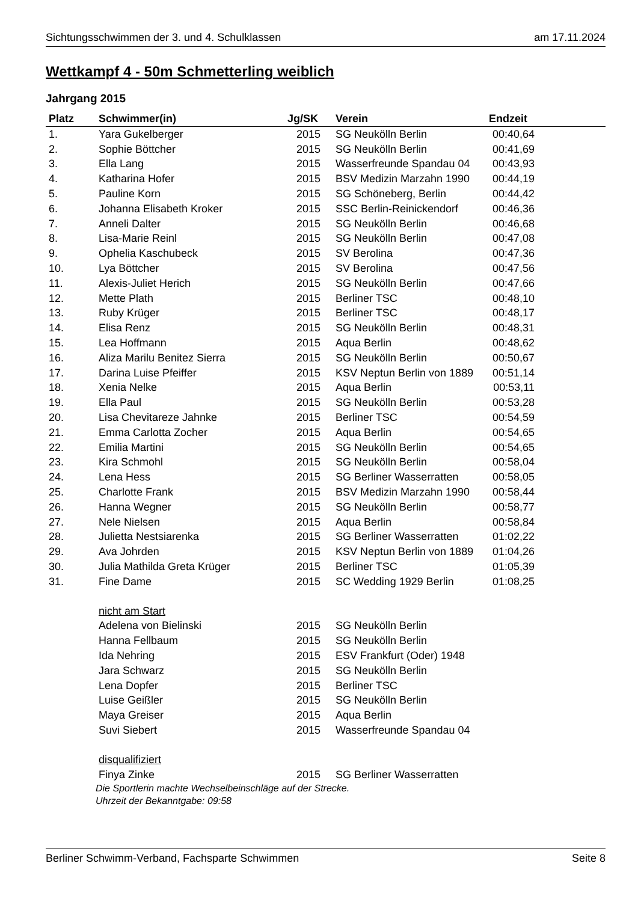Sichtungsschwimmen der 3. und 4. Schulklassen am 17.11.2024
Wettkampf 4 - 50m Schmetterling weiblich
Jahrgang 2015
| Platz | Schwimmer(in) | Jg/SK | Verein | Endzeit | |
| --- | --- | --- | --- | --- | --- |
| 1. | Yara Gukelberger | 2015 | SG Neukölln Berlin | 00:40,64 | |
| 2. | Sophie Böttcher | 2015 | SG Neukölln Berlin | 00:41,69 | |
| 3. | Ella Lang | 2015 | Wasserfreunde Spandau 04 | 00:43,93 | |
| 4. | Katharina Hofer | 2015 | BSV Medizin Marzahn 1990 | 00:44,19 | |
| 5. | Pauline Korn | 2015 | SG Schöneberg, Berlin | 00:44,42 | |
| 6. | Johanna Elisabeth Kroker | 2015 | SSC Berlin-Reinickendorf | 00:46,36 | |
| 7. | Anneli Dalter | 2015 | SG Neukölln Berlin | 00:46,68 | |
| 8. | Lisa-Marie Reinl | 2015 | SG Neukölln Berlin | 00:47,08 | |
| 9. | Ophelia Kaschubeck | 2015 | SV Berolina | 00:47,36 | |
| 10. | Lya Böttcher | 2015 | SV Berolina | 00:47,56 | |
| 11. | Alexis-Juliet Herich | 2015 | SG Neukölln Berlin | 00:47,66 | |
| 12. | Mette Plath | 2015 | Berliner TSC | 00:48,10 | |
| 13. | Ruby Krüger | 2015 | Berliner TSC | 00:48,17 | |
| 14. | Elisa Renz | 2015 | SG Neukölln Berlin | 00:48,31 | |
| 15. | Lea Hoffmann | 2015 | Aqua Berlin | 00:48,62 | |
| 16. | Aliza Marilu Benitez Sierra | 2015 | SG Neukölln Berlin | 00:50,67 | |
| 17. | Darina Luise Pfeiffer | 2015 | KSV Neptun Berlin von 1889 | 00:51,14 | |
| 18. | Xenia Nelke | 2015 | Aqua Berlin | 00:53,11 | |
| 19. | Ella Paul | 2015 | SG Neukölln Berlin | 00:53,28 | |
| 20. | Lisa Chevitareze Jahnke | 2015 | Berliner TSC | 00:54,59 | |
| 21. | Emma Carlotta Zocher | 2015 | Aqua Berlin | 00:54,65 | |
| 22. | Emilia Martini | 2015 | SG Neukölln Berlin | 00:54,65 | |
| 23. | Kira Schmohl | 2015 | SG Neukölln Berlin | 00:58,04 | |
| 24. | Lena Hess | 2015 | SG Berliner Wasserratten | 00:58,05 | |
| 25. | Charlotte Frank | 2015 | BSV Medizin Marzahn 1990 | 00:58,44 | |
| 26. | Hanna Wegner | 2015 | SG Neukölln Berlin | 00:58,77 | |
| 27. | Nele Nielsen | 2015 | Aqua Berlin | 00:58,84 | |
| 28. | Julietta Nestsiarenka | 2015 | SG Berliner Wasserratten | 01:02,22 | |
| 29. | Ava Johrden | 2015 | KSV Neptun Berlin von 1889 | 01:04,26 | |
| 30. | Julia Mathilda Greta Krüger | 2015 | Berliner TSC | 01:05,39 | |
| 31. | Fine Dame | 2015 | SC Wedding 1929 Berlin | 01:08,25 | |
| | nicht am Start | | | | |
| | Adelena von Bielinski | 2015 | SG Neukölln Berlin | | |
| | Hanna Fellbaum | 2015 | SG Neukölln Berlin | | |
| | Ida Nehring | 2015 | ESV Frankfurt (Oder) 1948 | | |
| | Jara Schwarz | 2015 | SG Neukölln Berlin | | |
| | Lena Dopfer | 2015 | Berliner TSC | | |
| | Luise Geißler | 2015 | SG Neukölln Berlin | | |
| | Maya Greiser | 2015 | Aqua Berlin | | |
| | Suvi Siebert | 2015 | Wasserfreunde Spandau 04 | | |
| | disqualifiziert | | | | |
| | Finya Zinke | 2015 | SG Berliner Wasserratten | | |
Die Sportlerin machte Wechselbeinschläge auf der Strecke.
Uhrzeit der Bekanntgabe: 09:58
Berliner Schwimm-Verband, Fachsparte Schwimmen Seite 8